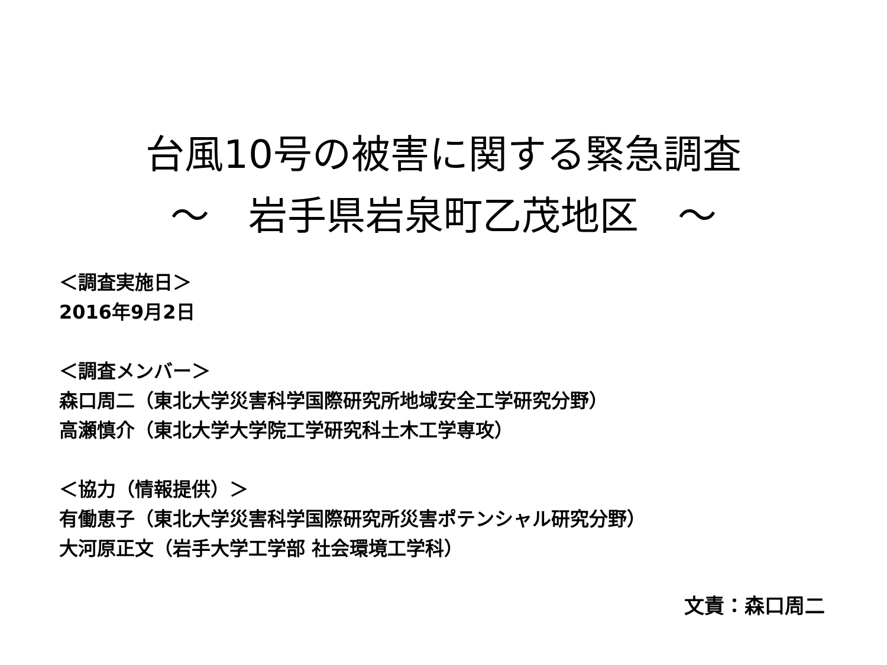台風10号の被害に関する緊急調査
～　岩手県岩泉町乙茂地区　～
＜調査実施日＞
2016年9月2日
＜調査メンバー＞
森口周二（東北大学災害科学国際研究所地域安全工学研究分野）
高瀬慎介（東北大学大学院工学研究科土木工学専攻）
＜協力（情報提供）＞
有働恵子（東北大学災害科学国際研究所災害ポテンシャル研究分野）
大河原正文（岩手大学工学部 社会環境工学科）
文責：森口周二